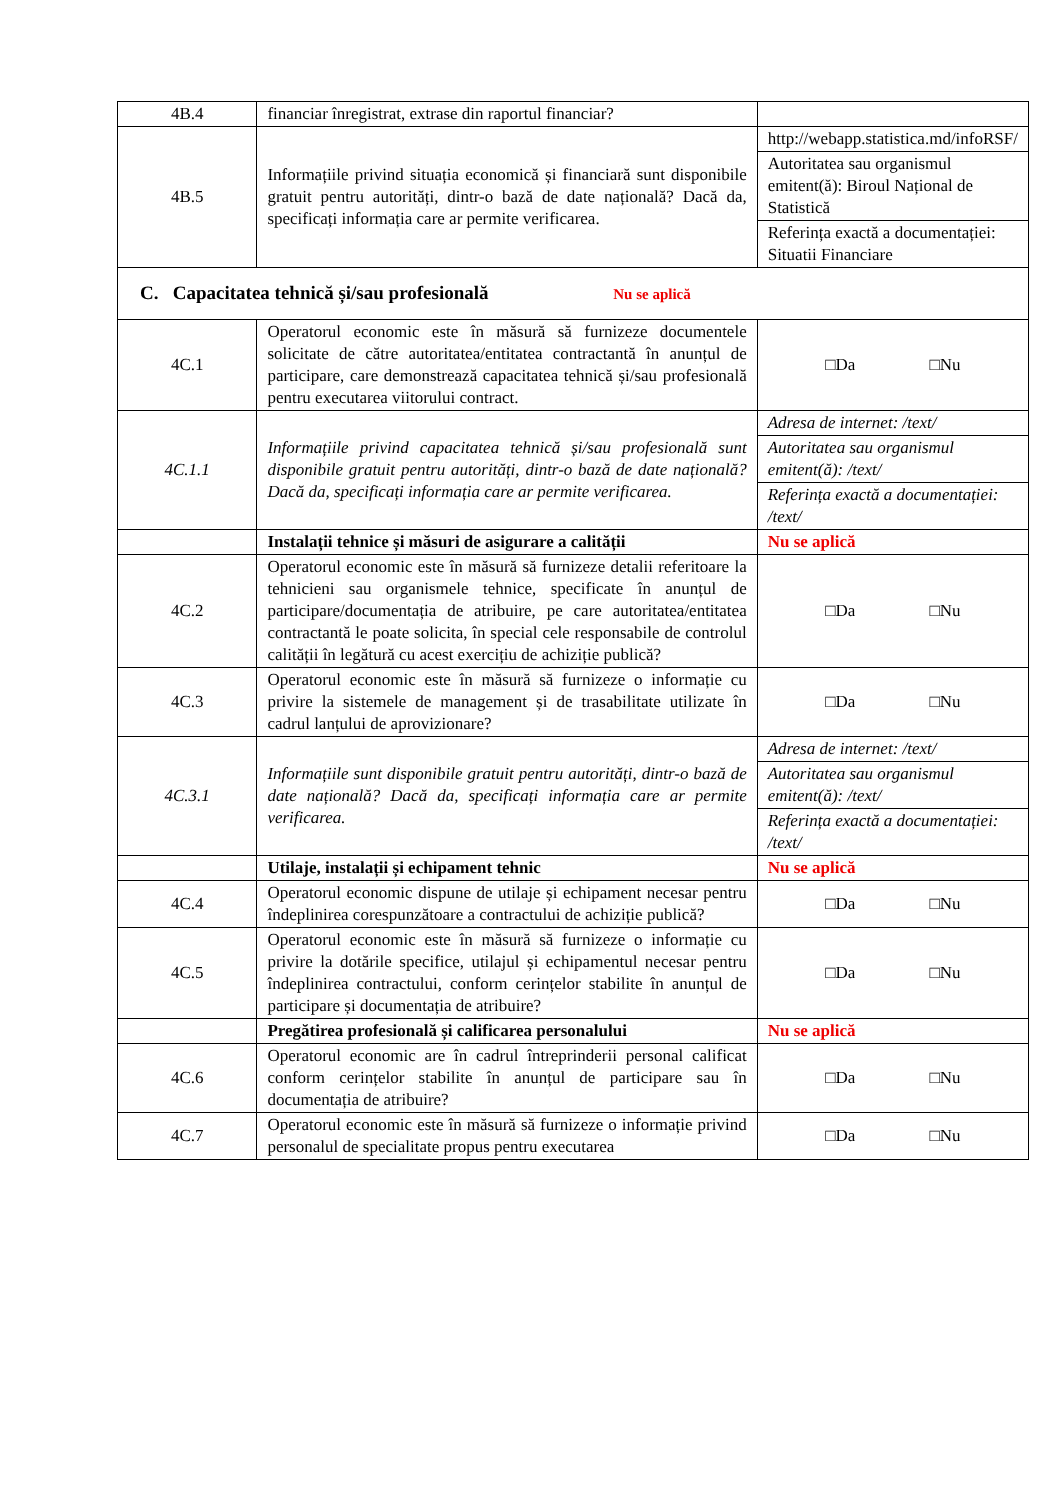| 4B.4 | financiar înregistrat, extrase din raportul financiar? | |
| 4B.5 | Informațiile privind situația economică și financiară sunt disponibile gratuit pentru autorități, dintr-o bază de date națională? Dacă da, specificați informația care ar permite verificarea. | http://webapp.statistica.md/infoRSF/ Autoritatea sau organismul emitent(ă): Biroul Național de Statistică Referința exactă a documentației: Situatii Financiare |
| C. Capacitatea tehnică și/sau profesională Nu se aplică | | |
| 4C.1 | Operatorul economic este în măsură să furnizeze documentele solicitate de către autoritatea/entitatea contractantă în anunțul de participare, care demonstrează capacitatea tehnică și/sau profesională pentru executarea viitorului contract. | □Da □Nu |
| 4C.1.1 | Informațiile privind capacitatea tehnică și/sau profesională sunt disponibile gratuit pentru autorități, dintr-o bază de date națională? Dacă da, specificați informația care ar permite verificarea. | Adresa de internet: /text/ Autoritatea sau organismul emitent(ă): /text/ Referința exactă a documentației: /text/ |
| | Instalații tehnice și măsuri de asigurare a calității | Nu se aplică |
| 4C.2 | Operatorul economic este în măsură să furnizeze detalii referitoare la tehnicieni sau organismele tehnice, specificate în anunțul de participare/documentația de atribuire, pe care autoritatea/entitatea contractantă le poate solicita, în special cele responsabile de controlul calității în legătură cu acest exercițiu de achiziție publică? | □Da □Nu |
| 4C.3 | Operatorul economic este în măsură să furnizeze o informație cu privire la sistemele de management și de trasabilitate utilizate în cadrul lanțului de aprovizionare? | □Da □Nu |
| 4C.3.1 | Informațiile sunt disponibile gratuit pentru autorități, dintr-o bază de date națională? Dacă da, specificați informația care ar permite verificarea. | Adresa de internet: /text/ Autoritatea sau organismul emitent(ă): /text/ Referința exactă a documentației: /text/ |
| | Utilaje, instalații și echipament tehnic | Nu se aplică |
| 4C.4 | Operatorul economic dispune de utilaje și echipament necesar pentru îndeplinirea corespunzătoare a contractului de achiziție publică? | □Da □Nu |
| 4C.5 | Operatorul economic este în măsură să furnizeze o informație cu privire la dotările specifice, utilajul și echipamentul necesar pentru îndeplinirea contractului, conform cerințelor stabilite în anunțul de participare și documentația de atribuire? | □Da □Nu |
| | Pregătirea profesională și calificarea personalului | Nu se aplică |
| 4C.6 | Operatorul economic are în cadrul întreprinderii personal calificat conform cerințelor stabilite în anunțul de participare sau în documentația de atribuire? | □Da □Nu |
| 4C.7 | Operatorul economic este în măsură să furnizeze o informație privind personalul de specialitate propus pentru executarea | □Da □Nu |